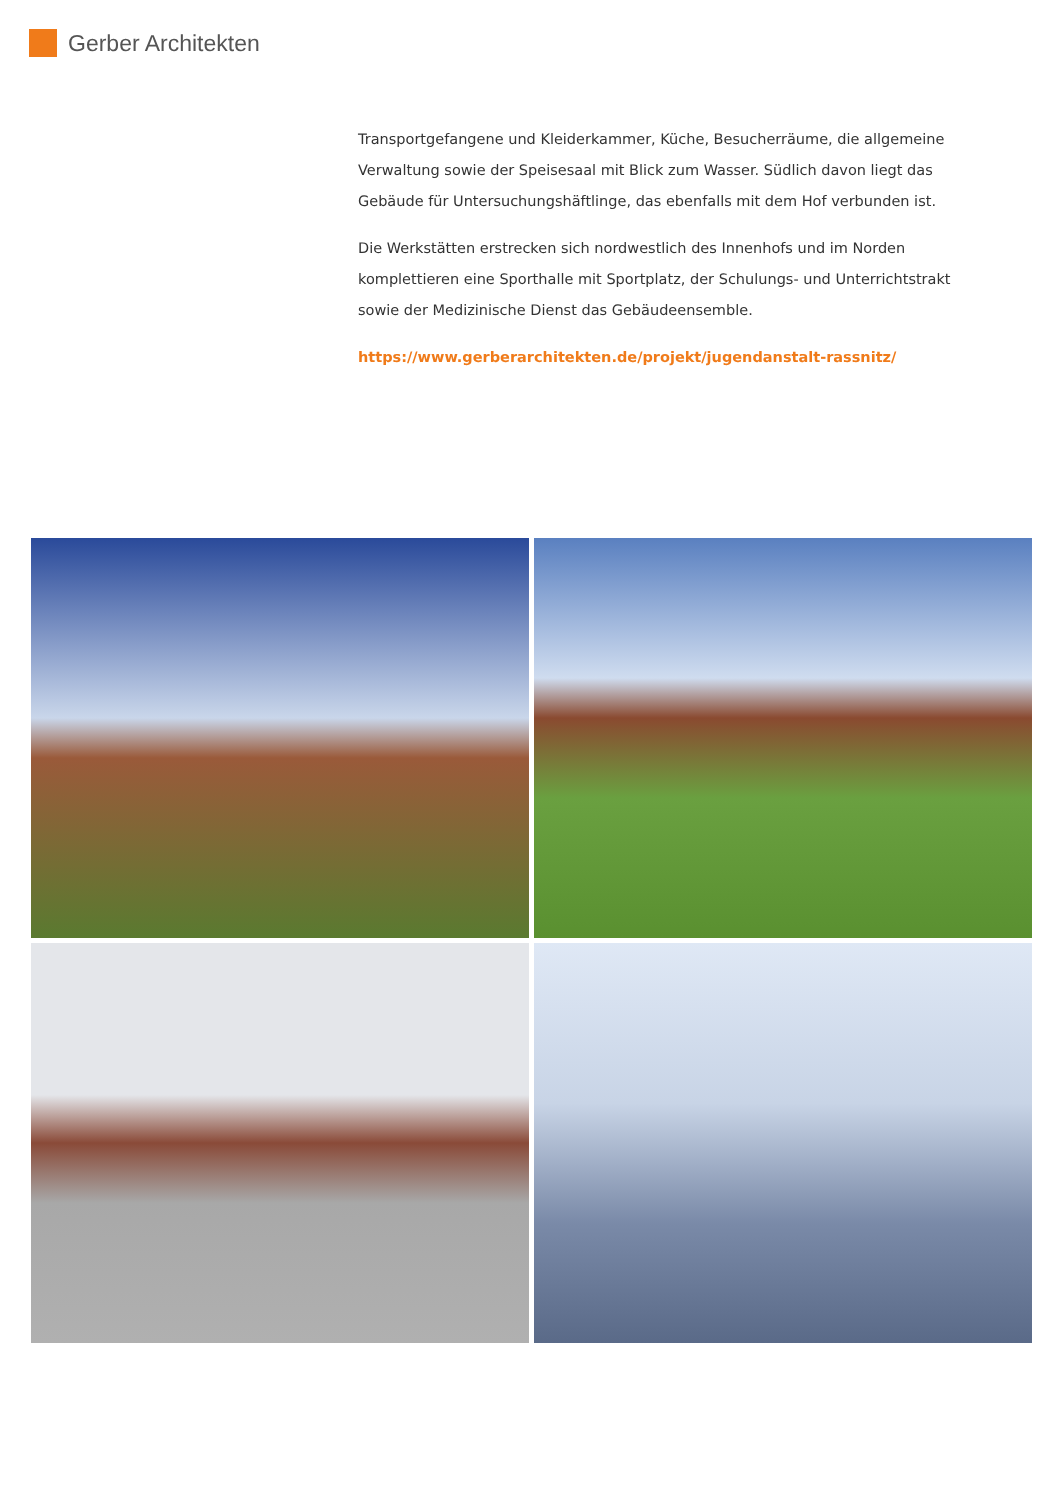Gerber Architekten
Transportgefangene und Kleiderkammer, Küche, Besucherräume, die allgemeine Verwaltung sowie der Speisesaal mit Blick zum Wasser. Südlich davon liegt das Gebäude für Untersuchungshäftlinge, das ebenfalls mit dem Hof verbunden ist.
Die Werkstätten erstrecken sich nordwestlich des Innenhofs und im Norden komplettieren eine Sporthalle mit Sportplatz, der Schulungs- und Unterrichtstrakt sowie der Medizinische Dienst das Gebäudeensemble.
https://www.gerberarchitekten.de/projekt/jugendanstalt-rassnitz/